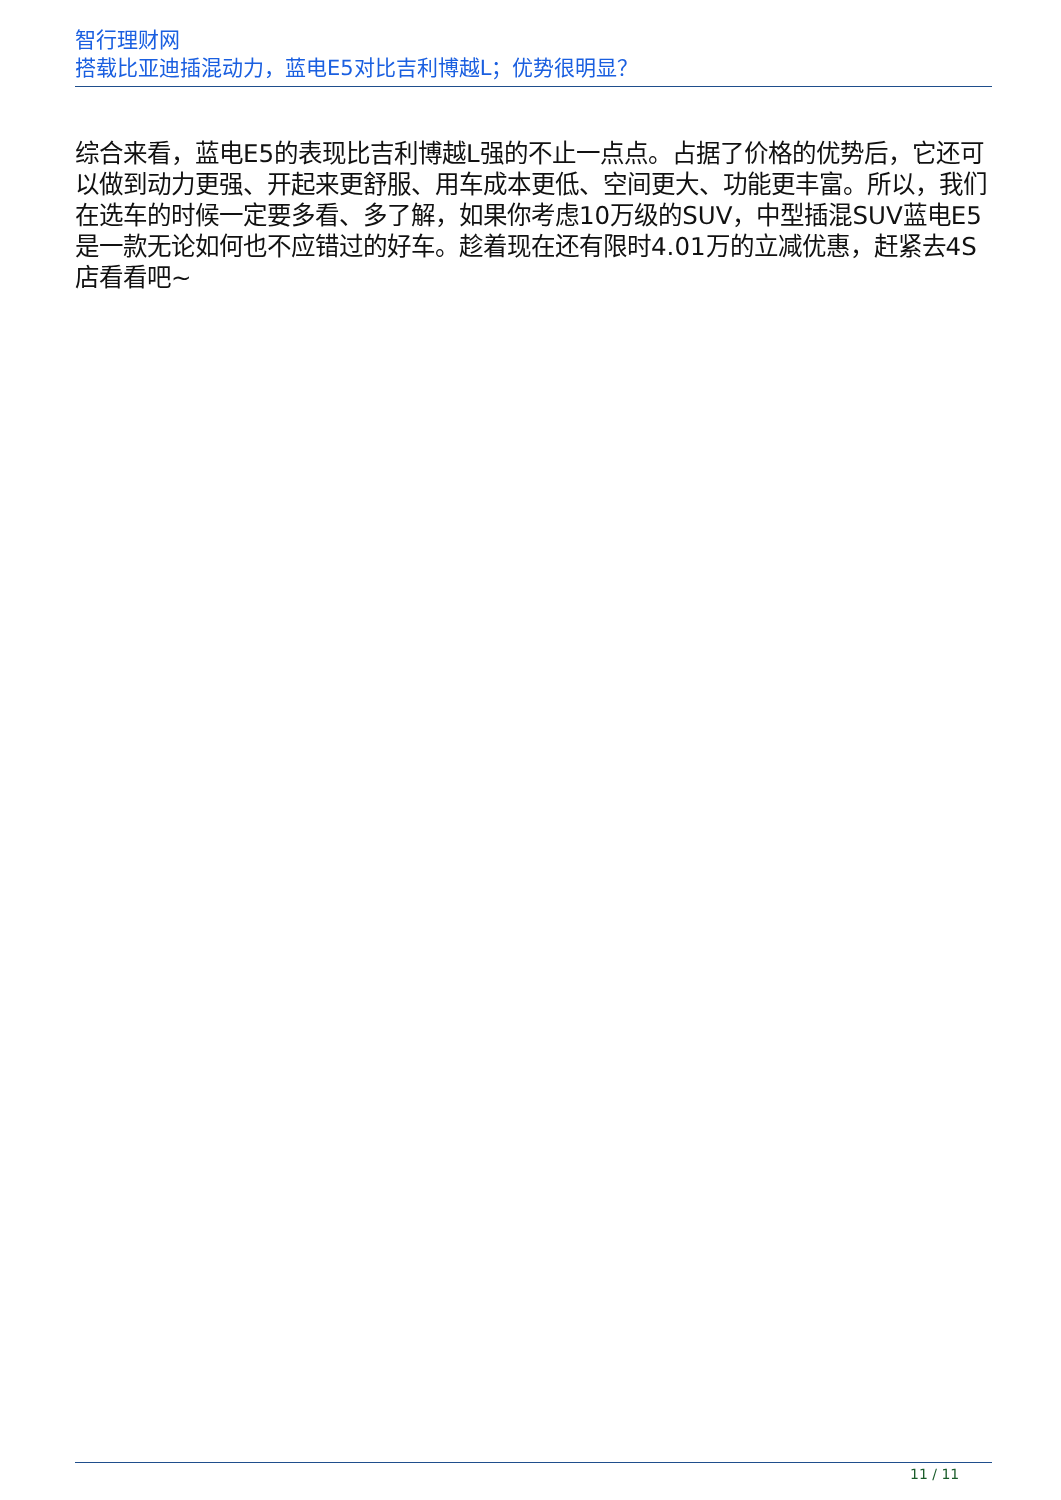智行理财网
搭载比亚迪插混动力，蓝电E5对比吉利博越L；优势很明显？
综合来看，蓝电E5的表现比吉利博越L强的不止一点点。占据了价格的优势后，它还可以做到动力更强、开起来更舒服、用车成本更低、空间更大、功能更丰富。所以，我们在选车的时候一定要多看、多了解，如果你考虑10万级的SUV，中型插混SUV蓝电E5是一款无论如何也不应错过的好车。趁着现在还有限时4.01万的立减优惠，赶紧去4S店看看吧~
11 / 11